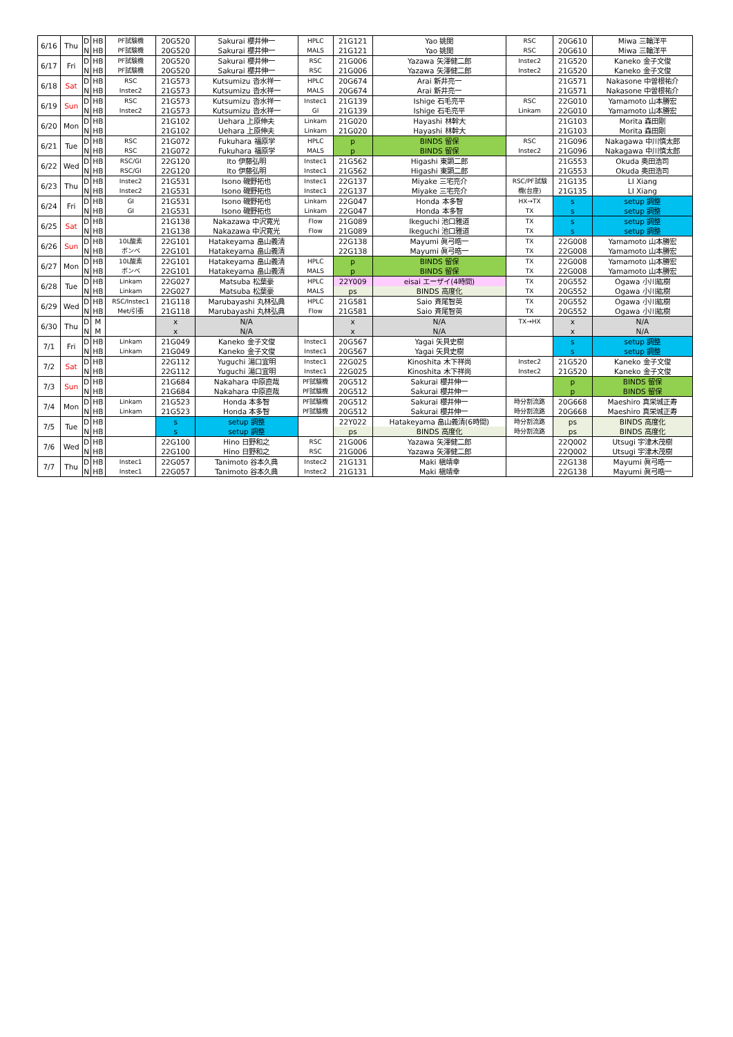| 6/16 | Thu | D | HB | PF試験機 | 20G520 | Sakurai 櫻井伸一 | HPLC | 21G121 | Yao 姚閔 | RSC | 20G610 | Miwa 三輪洋平 |
| | | N | HB | PF試験機 | 20G520 | Sakurai 櫻井伸一 | MALS | 21G121 | Yao 姚閔 | RSC | 20G610 | Miwa 三輪洋平 |
| 6/17 | Fri | D | HB | PF試験機 | 20G520 | Sakurai 櫻井伸一 | RSC | 21G006 | Yazawa 矢澤健二郎 | Instec2 | 21G520 | Kaneko 金子文俊 |
| | | N | HB | PF試験機 | 20G520 | Sakurai 櫻井伸一 | RSC | 21G006 | Yazawa 矢澤健二郎 | Instec2 | 21G520 | Kaneko 金子文俊 |
| 6/18 | Sat | D | HB | RSC | 21G573 | Kutsumizu 沓水祥一 | HPLC | 20G674 | Arai 新井亮一 | | 21G571 | Nakasone 中曽根祐介 |
| | | N | HB | Instec2 | 21G573 | Kutsumizu 沓水祥一 | MALS | 20G674 | Arai 新井亮一 | | 21G571 | Nakasone 中曽根祐介 |
| 6/19 | Sun | D | HB | RSC | 21G573 | Kutsumizu 沓水祥一 | Instec1 | 21G139 | Ishige 石毛亮平 | RSC | 22G010 | Yamamoto 山本勝宏 |
| | | N | HB | Instec2 | 21G573 | Kutsumizu 沓水祥一 | GI | 21G139 | Ishige 石毛亮平 | Linkam | 22G010 | Yamamoto 山本勝宏 |
| 6/20 | Mon | D | HB | | 21G102 | Uehara 上原伸夫 | Linkam | 21G020 | Hayashi 林幹大 | | 21G103 | Morita 森田剛 |
| | | N | HB | | 21G102 | Uehara 上原伸夫 | Linkam | 21G020 | Hayashi 林幹大 | | 21G103 | Morita 森田剛 |
| 6/21 | Tue | D | HB | RSC | 21G072 | Fukuhara 福原学 | HPLC | p | BINDS 留保 | RSC | 21G096 | Nakagawa 中川慎太郎 |
| | | N | HB | RSC | 21G072 | Fukuhara 福原学 | MALS | p | BINDS 留保 | Instec2 | 21G096 | Nakagawa 中川慎太郎 |
| 6/22 | Wed | D | HB | RSC/GI | 22G120 | Ito 伊藤弘明 | Instec1 | 21G562 | Higashi 東顕二郎 | | 21G553 | Okuda 奥田浩司 |
| | | N | HB | RSC/GI | 22G120 | Ito 伊藤弘明 | Instec1 | 21G562 | Higashi 東顕二郎 | | 21G553 | Okuda 奥田浩司 |
| 6/23 | Thu | D | HB | Instec2 | 21G531 | Isono 磯野拓也 | Instec1 | 22G137 | Miyake 三宅亮介 | RSC/PF試験 | 21G135 | LI Xiang |
| | | N | HB | Instec2 | 21G531 | Isono 磯野拓也 | Instec1 | 22G137 | Miyake 三宅亮介 | 機(台座) | 21G135 | LI Xiang |
| 6/24 | Fri | D | HB | GI | 21G531 | Isono 磯野拓也 | Linkam | 22G047 | Honda 本多智 | HX→TX | s | setup 調整 |
| | | N | HB | GI | 21G531 | Isono 磯野拓也 | Linkam | 22G047 | Honda 本多智 | TX | s | setup 調整 |
| 6/25 | Sat | D | HB | | 21G138 | Nakazawa 中沢寛光 | Flow | 21G089 | Ikeguchi 池口雅道 | TX | s | setup 調整 |
| | | N | HB | | 21G138 | Nakazawa 中沢寛光 | Flow | 21G089 | Ikeguchi 池口雅道 | TX | s | setup 調整 |
| 6/26 | Sun | D | HB | 10L酸素 | 22G101 | Hatakeyama 畠山義清 | | 22G138 | Mayumi 眞弓晧一 | TX | 22G008 | Yamamoto 山本勝宏 |
| | | N | HB | ボンベ | 22G101 | Hatakeyama 畠山義清 | | 22G138 | Mayumi 眞弓晧一 | TX | 22G008 | Yamamoto 山本勝宏 |
| 6/27 | Mon | D | HB | 10L酸素 | 22G101 | Hatakeyama 畠山義清 | HPLC | p | BINDS 留保 | TX | 22G008 | Yamamoto 山本勝宏 |
| | | N | HB | ボンベ | 22G101 | Hatakeyama 畠山義清 | MALS | p | BINDS 留保 | TX | 22G008 | Yamamoto 山本勝宏 |
| 6/28 | Tue | D | HB | Linkam | 22G027 | Matsuba 松葉豪 | HPLC | 22Y009 | eisai エーザイ(4時間) | TX | 20G552 | Ogawa 小川紘樹 |
| | | N | HB | Linkam | 22G027 | Matsuba 松葉豪 | MALS | ps | BINDS 高度化 | TX | 20G552 | Ogawa 小川紘樹 |
| 6/29 | Wed | D | HB | RSC/Instec1 | 21G118 | Marubayashi 丸林弘典 | HPLC | 21G581 | Saio 斉尾智英 | TX | 20G552 | Ogawa 小川紘樹 |
| | | N | HB | Met/引張 | 21G118 | Marubayashi 丸林弘典 | Flow | 21G581 | Saio 斉尾智英 | TX | 20G552 | Ogawa 小川紘樹 |
| 6/30 | Thu | D | M | | x | N/A | | x | N/A | TX→HX | x | N/A |
| | | N | M | | x | N/A | | x | N/A | | x | N/A |
| 7/1 | Fri | D | HB | Linkam | 21G049 | Kaneko 金子文俊 | Instec1 | 20G567 | Yagai 矢貝史樹 | | s | setup 調整 |
| | | N | HB | Linkam | 21G049 | Kaneko 金子文俊 | Instec1 | 20G567 | Yagai 矢貝史樹 | | s | setup 調整 |
| 7/2 | Sat | D | HB | | 22G112 | Yuguchi 湯口宜明 | Instec1 | 22G025 | Kinoshita 木下祥尚 | Instec2 | 21G520 | Kaneko 金子文俊 |
| | | N | HB | | 22G112 | Yuguchi 湯口宜明 | Instec1 | 22G025 | Kinoshita 木下祥尚 | Instec2 | 21G520 | Kaneko 金子文俊 |
| 7/3 | Sun | D | HB | | 21G684 | Nakahara 中原直哉 | PF試験機 | 20G512 | Sakurai 櫻井伸一 | | p | BINDS 留保 |
| | | N | HB | | 21G684 | Nakahara 中原直哉 | PF試験機 | 20G512 | Sakurai 櫻井伸一 | | p | BINDS 留保 |
| 7/4 | Mon | D | HB | Linkam | 21G523 | Honda 本多智 | PF試験機 | 20G512 | Sakurai 櫻井伸一 | 時分割流路 | 20G668 | Maeshiro 真栄城正寿 |
| | | N | HB | Linkam | 21G523 | Honda 本多智 | PF試験機 | 20G512 | Sakurai 櫻井伸一 | 時分割流路 | 20G668 | Maeshiro 真栄城正寿 |
| 7/5 | Tue | D | HB | | s | setup 調整 | | 22Y022 | Hatakeyama 畠山義清(6時間) | 時分割流路 | ps | BINDS 高度化 |
| | | N | HB | | s | setup 調整 | | ps | BINDS 高度化 | 時分割流路 | ps | BINDS 高度化 |
| 7/6 | Wed | D | HB | | 22G100 | Hino 日野和之 | RSC | 21G006 | Yazawa 矢澤健二郎 | | 22Q002 | Utsugi 宇津木茂樹 |
| | | N | HB | | 22G100 | Hino 日野和之 | RSC | 21G006 | Yazawa 矢澤健二郎 | | 22Q002 | Utsugi 宇津木茂樹 |
| 7/7 | Thu | D | HB | Instec1 | 22G057 | Tanimoto 谷本久典 | Instec2 | 21G131 | Maki 槇靖幸 | | 22G138 | Mayumi 眞弓晧一 |
| | | N | HB | Instec1 | 22G057 | Tanimoto 谷本久典 | Instec2 | 21G131 | Maki 槇靖幸 | | 22G138 | Mayumi 眞弓晧一 |